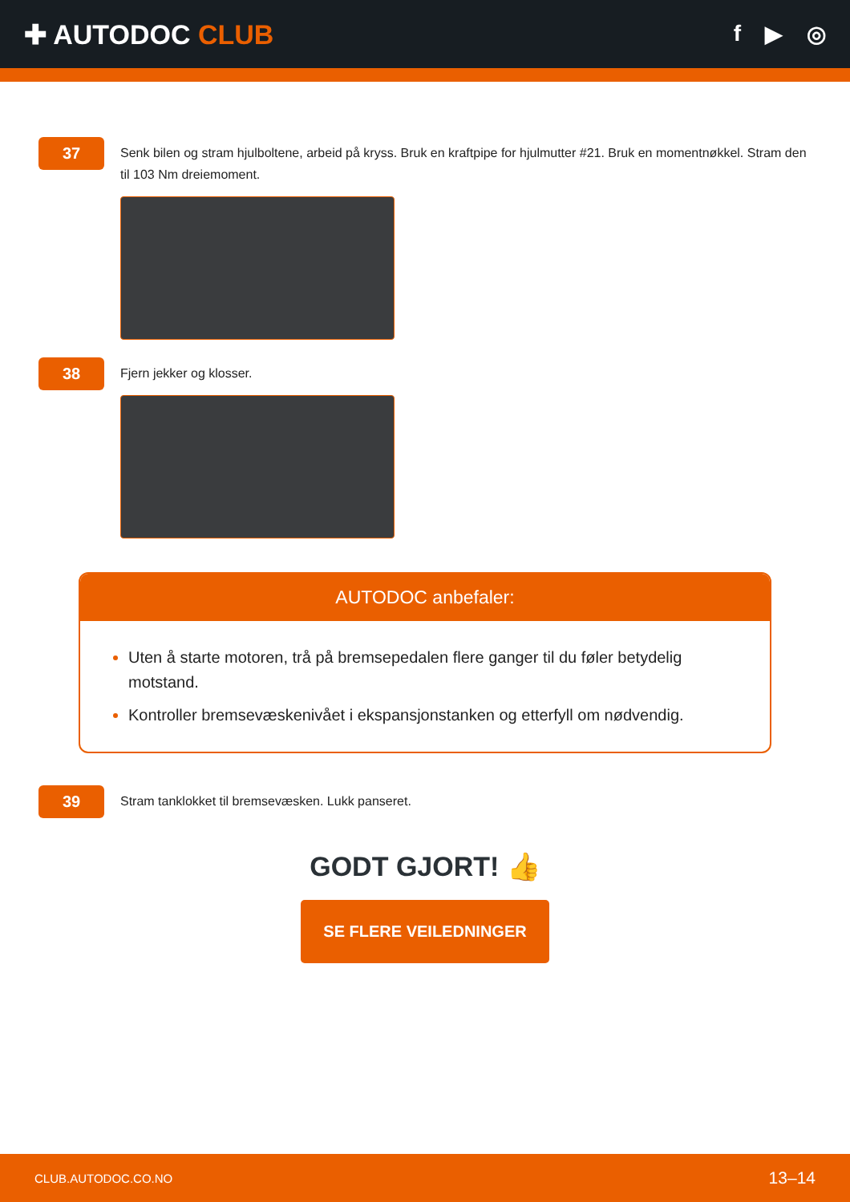✚ AUTODOC CLUB
f ▶ ◎
37
Senk bilen og stram hjulboltene, arbeid på kryss. Bruk en kraftpipe for hjulmutter #21. Bruk en momentnøkkel. Stram den til 103 Nm dreiemoment.
38
Fjern jekker og klosser.
AUTODOC anbefaler:
Uten å starte motoren, trå på bremsepedalen flere ganger til du føler betydelig motstand.
Kontroller bremsevæskenivået i ekspansjonstanken og etterfyll om nødvendig.
39
Stram tanklokket til bremsevæsken. Lukk panseret.
GODT GJORT! 👍
SE FLERE VEILEDNINGER
CLUB.AUTODOC.CO.NO 13–14